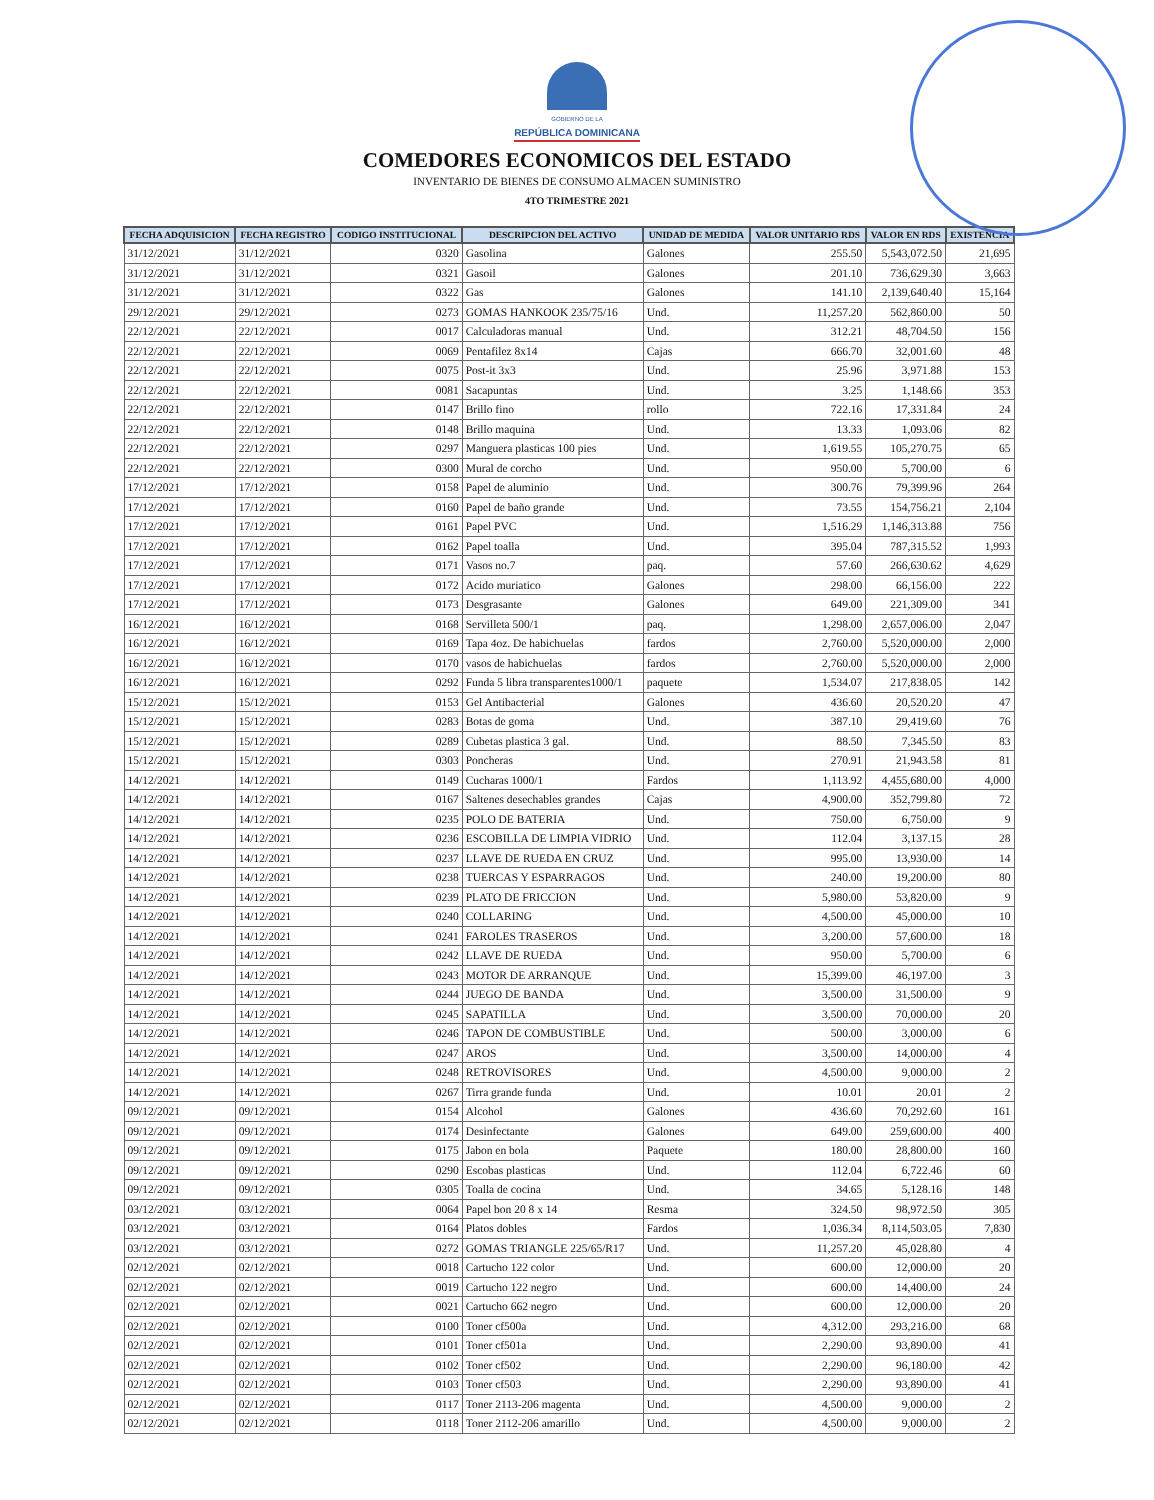GOBIERNO DE LA
REPÚBLICA DOMINICANA
COMEDORES ECONOMICOS DEL ESTADO
INVENTARIO DE BIENES DE CONSUMO ALMACEN SUMINISTRO
4TO TRIMESTRE 2021
| FECHA ADQUISICION | FECHA REGISTRO | CODIGO INSTITUCIONAL | DESCRIPCION DEL ACTIVO | UNIDAD DE MEDIDA | VALOR UNITARIO RDS | VALOR EN RDS | EXISTENCIA |
| --- | --- | --- | --- | --- | --- | --- | --- |
| 31/12/2021 | 31/12/2021 | 0320 | Gasolina | Galones | 255.50 | 5,543,072.50 | 21,695 |
| 31/12/2021 | 31/12/2021 | 0321 | Gasoil | Galones | 201.10 | 736,629.30 | 3,663 |
| 31/12/2021 | 31/12/2021 | 0322 | Gas | Galones | 141.10 | 2,139,640.40 | 15,164 |
| 29/12/2021 | 29/12/2021 | 0273 | GOMAS HANKOOK 235/75/16 | Und. | 11,257.20 | 562,860.00 | 50 |
| 22/12/2021 | 22/12/2021 | 0017 | Calculadoras manual | Und. | 312.21 | 48,704.50 | 156 |
| 22/12/2021 | 22/12/2021 | 0069 | Pentafilez 8x14 | Cajas | 666.70 | 32,001.60 | 48 |
| 22/12/2021 | 22/12/2021 | 0075 | Post-it 3x3 | Und. | 25.96 | 3,971.88 | 153 |
| 22/12/2021 | 22/12/2021 | 0081 | Sacapuntas | Und. | 3.25 | 1,148.66 | 353 |
| 22/12/2021 | 22/12/2021 | 0147 | Brillo fino | rollo | 722.16 | 17,331.84 | 24 |
| 22/12/2021 | 22/12/2021 | 0148 | Brillo maquina | Und. | 13.33 | 1,093.06 | 82 |
| 22/12/2021 | 22/12/2021 | 0297 | Manguera plasticas 100 pies | Und. | 1,619.55 | 105,270.75 | 65 |
| 22/12/2021 | 22/12/2021 | 0300 | Mural de corcho | Und. | 950.00 | 5,700.00 | 6 |
| 17/12/2021 | 17/12/2021 | 0158 | Papel de aluminio | Und. | 300.76 | 79,399.96 | 264 |
| 17/12/2021 | 17/12/2021 | 0160 | Papel de baño grande | Und. | 73.55 | 154,756.21 | 2,104 |
| 17/12/2021 | 17/12/2021 | 0161 | Papel PVC | Und. | 1,516.29 | 1,146,313.88 | 756 |
| 17/12/2021 | 17/12/2021 | 0162 | Papel toalla | Und. | 395.04 | 787,315.52 | 1,993 |
| 17/12/2021 | 17/12/2021 | 0171 | Vasos no.7 | paq. | 57.60 | 266,630.62 | 4,629 |
| 17/12/2021 | 17/12/2021 | 0172 | Acido muriatico | Galones | 298.00 | 66,156.00 | 222 |
| 17/12/2021 | 17/12/2021 | 0173 | Desgrasante | Galones | 649.00 | 221,309.00 | 341 |
| 16/12/2021 | 16/12/2021 | 0168 | Servilleta 500/1 | paq. | 1,298.00 | 2,657,006.00 | 2,047 |
| 16/12/2021 | 16/12/2021 | 0169 | Tapa 4oz. De habichuelas | fardos | 2,760.00 | 5,520,000.00 | 2,000 |
| 16/12/2021 | 16/12/2021 | 0170 | vasos de habichuelas | fardos | 2,760.00 | 5,520,000.00 | 2,000 |
| 16/12/2021 | 16/12/2021 | 0292 | Funda 5 libra transparentes1000/1 | paquete | 1,534.07 | 217,838.05 | 142 |
| 15/12/2021 | 15/12/2021 | 0153 | Gel Antibacterial | Galones | 436.60 | 20,520.20 | 47 |
| 15/12/2021 | 15/12/2021 | 0283 | Botas de goma | Und. | 387.10 | 29,419.60 | 76 |
| 15/12/2021 | 15/12/2021 | 0289 | Cubetas plastica 3 gal. | Und. | 88.50 | 7,345.50 | 83 |
| 15/12/2021 | 15/12/2021 | 0303 | Poncheras | Und. | 270.91 | 21,943.58 | 81 |
| 14/12/2021 | 14/12/2021 | 0149 | Cucharas 1000/1 | Fardos | 1,113.92 | 4,455,680.00 | 4,000 |
| 14/12/2021 | 14/12/2021 | 0167 | Saltenes desechables grandes | Cajas | 4,900.00 | 352,799.80 | 72 |
| 14/12/2021 | 14/12/2021 | 0235 | POLO DE BATERIA | Und. | 750.00 | 6,750.00 | 9 |
| 14/12/2021 | 14/12/2021 | 0236 | ESCOBILLA DE LIMPIA VIDRIO | Und. | 112.04 | 3,137.15 | 28 |
| 14/12/2021 | 14/12/2021 | 0237 | LLAVE DE RUEDA EN CRUZ | Und. | 995.00 | 13,930.00 | 14 |
| 14/12/2021 | 14/12/2021 | 0238 | TUERCAS Y ESPARRAGOS | Und. | 240.00 | 19,200.00 | 80 |
| 14/12/2021 | 14/12/2021 | 0239 | PLATO DE FRICCION | Und. | 5,980.00 | 53,820.00 | 9 |
| 14/12/2021 | 14/12/2021 | 0240 | COLLARING | Und. | 4,500.00 | 45,000.00 | 10 |
| 14/12/2021 | 14/12/2021 | 0241 | FAROLES TRASEROS | Und. | 3,200.00 | 57,600.00 | 18 |
| 14/12/2021 | 14/12/2021 | 0242 | LLAVE DE RUEDA | Und. | 950.00 | 5,700.00 | 6 |
| 14/12/2021 | 14/12/2021 | 0243 | MOTOR DE ARRANQUE | Und. | 15,399.00 | 46,197.00 | 3 |
| 14/12/2021 | 14/12/2021 | 0244 | JUEGO DE BANDA | Und. | 3,500.00 | 31,500.00 | 9 |
| 14/12/2021 | 14/12/2021 | 0245 | SAPATILLA | Und. | 3,500.00 | 70,000.00 | 20 |
| 14/12/2021 | 14/12/2021 | 0246 | TAPON DE COMBUSTIBLE | Und. | 500.00 | 3,000.00 | 6 |
| 14/12/2021 | 14/12/2021 | 0247 | AROS | Und. | 3,500.00 | 14,000.00 | 4 |
| 14/12/2021 | 14/12/2021 | 0248 | RETROVISORES | Und. | 4,500.00 | 9,000.00 | 2 |
| 14/12/2021 | 14/12/2021 | 0267 | Tirra grande funda | Und. | 10.01 | 20.01 | 2 |
| 09/12/2021 | 09/12/2021 | 0154 | Alcohol | Galones | 436.60 | 70,292.60 | 161 |
| 09/12/2021 | 09/12/2021 | 0174 | Desinfectante | Galones | 649.00 | 259,600.00 | 400 |
| 09/12/2021 | 09/12/2021 | 0175 | Jabon en bola | Paquete | 180.00 | 28,800.00 | 160 |
| 09/12/2021 | 09/12/2021 | 0290 | Escobas plasticas | Und. | 112.04 | 6,722.46 | 60 |
| 09/12/2021 | 09/12/2021 | 0305 | Toalla de cocina | Und. | 34.65 | 5,128.16 | 148 |
| 03/12/2021 | 03/12/2021 | 0064 | Papel bon 20 8 x 14 | Resma | 324.50 | 98,972.50 | 305 |
| 03/12/2021 | 03/12/2021 | 0164 | Platos dobles | Fardos | 1,036.34 | 8,114,503.05 | 7,830 |
| 03/12/2021 | 03/12/2021 | 0272 | GOMAS TRIANGLE 225/65/R17 | Und. | 11,257.20 | 45,028.80 | 4 |
| 02/12/2021 | 02/12/2021 | 0018 | Cartucho 122 color | Und. | 600.00 | 12,000.00 | 20 |
| 02/12/2021 | 02/12/2021 | 0019 | Cartucho 122 negro | Und. | 600.00 | 14,400.00 | 24 |
| 02/12/2021 | 02/12/2021 | 0021 | Cartucho 662 negro | Und. | 600.00 | 12,000.00 | 20 |
| 02/12/2021 | 02/12/2021 | 0100 | Toner cf500a | Und. | 4,312.00 | 293,216.00 | 68 |
| 02/12/2021 | 02/12/2021 | 0101 | Toner cf501a | Und. | 2,290.00 | 93,890.00 | 41 |
| 02/12/2021 | 02/12/2021 | 0102 | Toner cf502 | Und. | 2,290.00 | 96,180.00 | 42 |
| 02/12/2021 | 02/12/2021 | 0103 | Toner cf503 | Und. | 2,290.00 | 93,890.00 | 41 |
| 02/12/2021 | 02/12/2021 | 0117 | Toner 2113-206 magenta | Und. | 4,500.00 | 9,000.00 | 2 |
| 02/12/2021 | 02/12/2021 | 0118 | Toner 2112-206 amarillo | Und. | 4,500.00 | 9,000.00 | 2 |